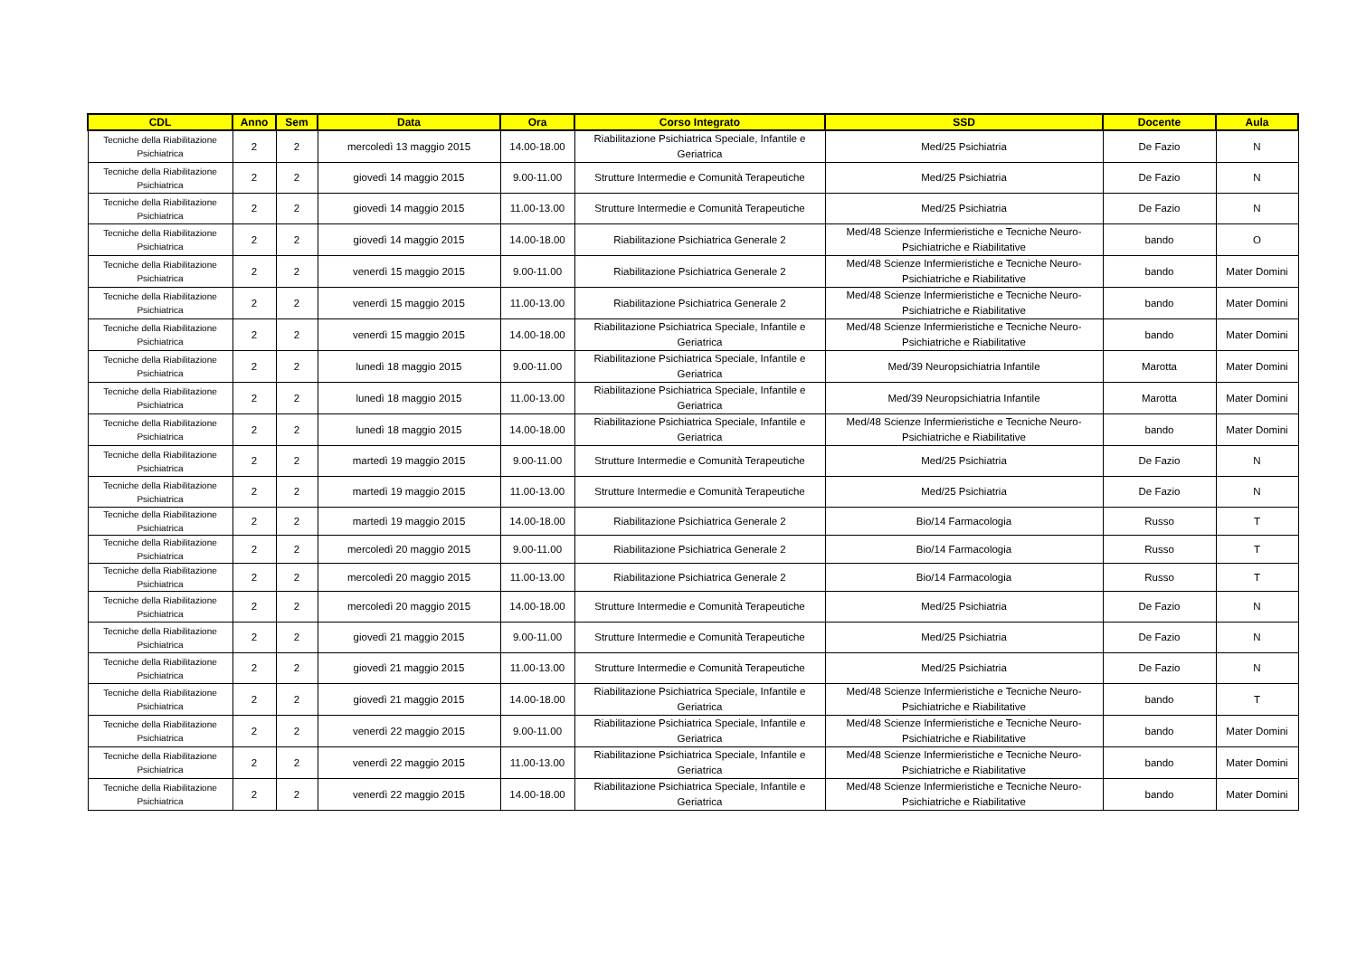| CDL | Anno | Sem | Data | Ora | Corso Integrato | SSD | Docente | Aula |
| --- | --- | --- | --- | --- | --- | --- | --- | --- |
| Tecniche della Riabilitazione Psichiatrica | 2 | 2 | mercoledì 13 maggio 2015 | 14.00-18.00 | Riabilitazione Psichiatrica Speciale, Infantile e Geriatrica | Med/25 Psichiatria | De Fazio | N |
| Tecniche della Riabilitazione Psichiatrica | 2 | 2 | giovedì 14 maggio 2015 | 9.00-11.00 | Strutture Intermedie e Comunità Terapeutiche | Med/25 Psichiatria | De Fazio | N |
| Tecniche della Riabilitazione Psichiatrica | 2 | 2 | giovedì 14 maggio 2015 | 11.00-13.00 | Strutture Intermedie e Comunità Terapeutiche | Med/25 Psichiatria | De Fazio | N |
| Tecniche della Riabilitazione Psichiatrica | 2 | 2 | giovedì 14 maggio 2015 | 14.00-18.00 | Riabilitazione Psichiatrica Generale 2 | Med/48 Scienze Infermieristiche e Tecniche Neuro-Psichiatriche e Riabilitative | bando | O |
| Tecniche della Riabilitazione Psichiatrica | 2 | 2 | venerdì 15 maggio 2015 | 9.00-11.00 | Riabilitazione Psichiatrica Generale 2 | Med/48 Scienze Infermieristiche e Tecniche Neuro-Psichiatriche e Riabilitative | bando | Mater Domini |
| Tecniche della Riabilitazione Psichiatrica | 2 | 2 | venerdì 15 maggio 2015 | 11.00-13.00 | Riabilitazione Psichiatrica Generale 2 | Med/48 Scienze Infermieristiche e Tecniche Neuro-Psichiatriche e Riabilitative | bando | Mater Domini |
| Tecniche della Riabilitazione Psichiatrica | 2 | 2 | venerdì 15 maggio 2015 | 14.00-18.00 | Riabilitazione Psichiatrica Speciale, Infantile e Geriatrica | Med/48 Scienze Infermieristiche e Tecniche Neuro-Psichiatriche e Riabilitative | bando | Mater Domini |
| Tecniche della Riabilitazione Psichiatrica | 2 | 2 | lunedì 18 maggio 2015 | 9.00-11.00 | Riabilitazione Psichiatrica Speciale, Infantile e Geriatrica | Med/39 Neuropsichiatria Infantile | Marotta | Mater Domini |
| Tecniche della Riabilitazione Psichiatrica | 2 | 2 | lunedì 18 maggio 2015 | 11.00-13.00 | Riabilitazione Psichiatrica Speciale, Infantile e Geriatrica | Med/39 Neuropsichiatria Infantile | Marotta | Mater Domini |
| Tecniche della Riabilitazione Psichiatrica | 2 | 2 | lunedì 18 maggio 2015 | 14.00-18.00 | Riabilitazione Psichiatrica Speciale, Infantile e Geriatrica | Med/48 Scienze Infermieristiche e Tecniche Neuro-Psichiatriche e Riabilitative | bando | Mater Domini |
| Tecniche della Riabilitazione Psichiatrica | 2 | 2 | martedì 19 maggio 2015 | 9.00-11.00 | Strutture Intermedie e Comunità Terapeutiche | Med/25 Psichiatria | De Fazio | N |
| Tecniche della Riabilitazione Psichiatrica | 2 | 2 | martedì 19 maggio 2015 | 11.00-13.00 | Strutture Intermedie e Comunità Terapeutiche | Med/25 Psichiatria | De Fazio | N |
| Tecniche della Riabilitazione Psichiatrica | 2 | 2 | martedì 19 maggio 2015 | 14.00-18.00 | Riabilitazione Psichiatrica Generale 2 | Bio/14 Farmacologia | Russo | T |
| Tecniche della Riabilitazione Psichiatrica | 2 | 2 | mercoledì 20 maggio 2015 | 9.00-11.00 | Riabilitazione Psichiatrica Generale 2 | Bio/14 Farmacologia | Russo | T |
| Tecniche della Riabilitazione Psichiatrica | 2 | 2 | mercoledì 20 maggio 2015 | 11.00-13.00 | Riabilitazione Psichiatrica Generale 2 | Bio/14 Farmacologia | Russo | T |
| Tecniche della Riabilitazione Psichiatrica | 2 | 2 | mercoledì 20 maggio 2015 | 14.00-18.00 | Strutture Intermedie e Comunità Terapeutiche | Med/25 Psichiatria | De Fazio | N |
| Tecniche della Riabilitazione Psichiatrica | 2 | 2 | giovedì 21 maggio 2015 | 9.00-11.00 | Strutture Intermedie e Comunità Terapeutiche | Med/25 Psichiatria | De Fazio | N |
| Tecniche della Riabilitazione Psichiatrica | 2 | 2 | giovedì 21 maggio 2015 | 11.00-13.00 | Strutture Intermedie e Comunità Terapeutiche | Med/25 Psichiatria | De Fazio | N |
| Tecniche della Riabilitazione Psichiatrica | 2 | 2 | giovedì 21 maggio 2015 | 14.00-18.00 | Riabilitazione Psichiatrica Speciale, Infantile e Geriatrica | Med/48 Scienze Infermieristiche e Tecniche Neuro-Psichiatriche e Riabilitative | bando | T |
| Tecniche della Riabilitazione Psichiatrica | 2 | 2 | venerdì 22 maggio 2015 | 9.00-11.00 | Riabilitazione Psichiatrica Speciale, Infantile e Geriatrica | Med/48 Scienze Infermieristiche e Tecniche Neuro-Psichiatriche e Riabilitative | bando | Mater Domini |
| Tecniche della Riabilitazione Psichiatrica | 2 | 2 | venerdì 22 maggio 2015 | 11.00-13.00 | Riabilitazione Psichiatrica Speciale, Infantile e Geriatrica | Med/48 Scienze Infermieristiche e Tecniche Neuro-Psichiatriche e Riabilitative | bando | Mater Domini |
| Tecniche della Riabilitazione Psichiatrica | 2 | 2 | venerdì 22 maggio 2015 | 14.00-18.00 | Riabilitazione Psichiatrica Speciale, Infantile e Geriatrica | Med/48 Scienze Infermieristiche e Tecniche Neuro-Psichiatriche e Riabilitative | bando | Mater Domini |